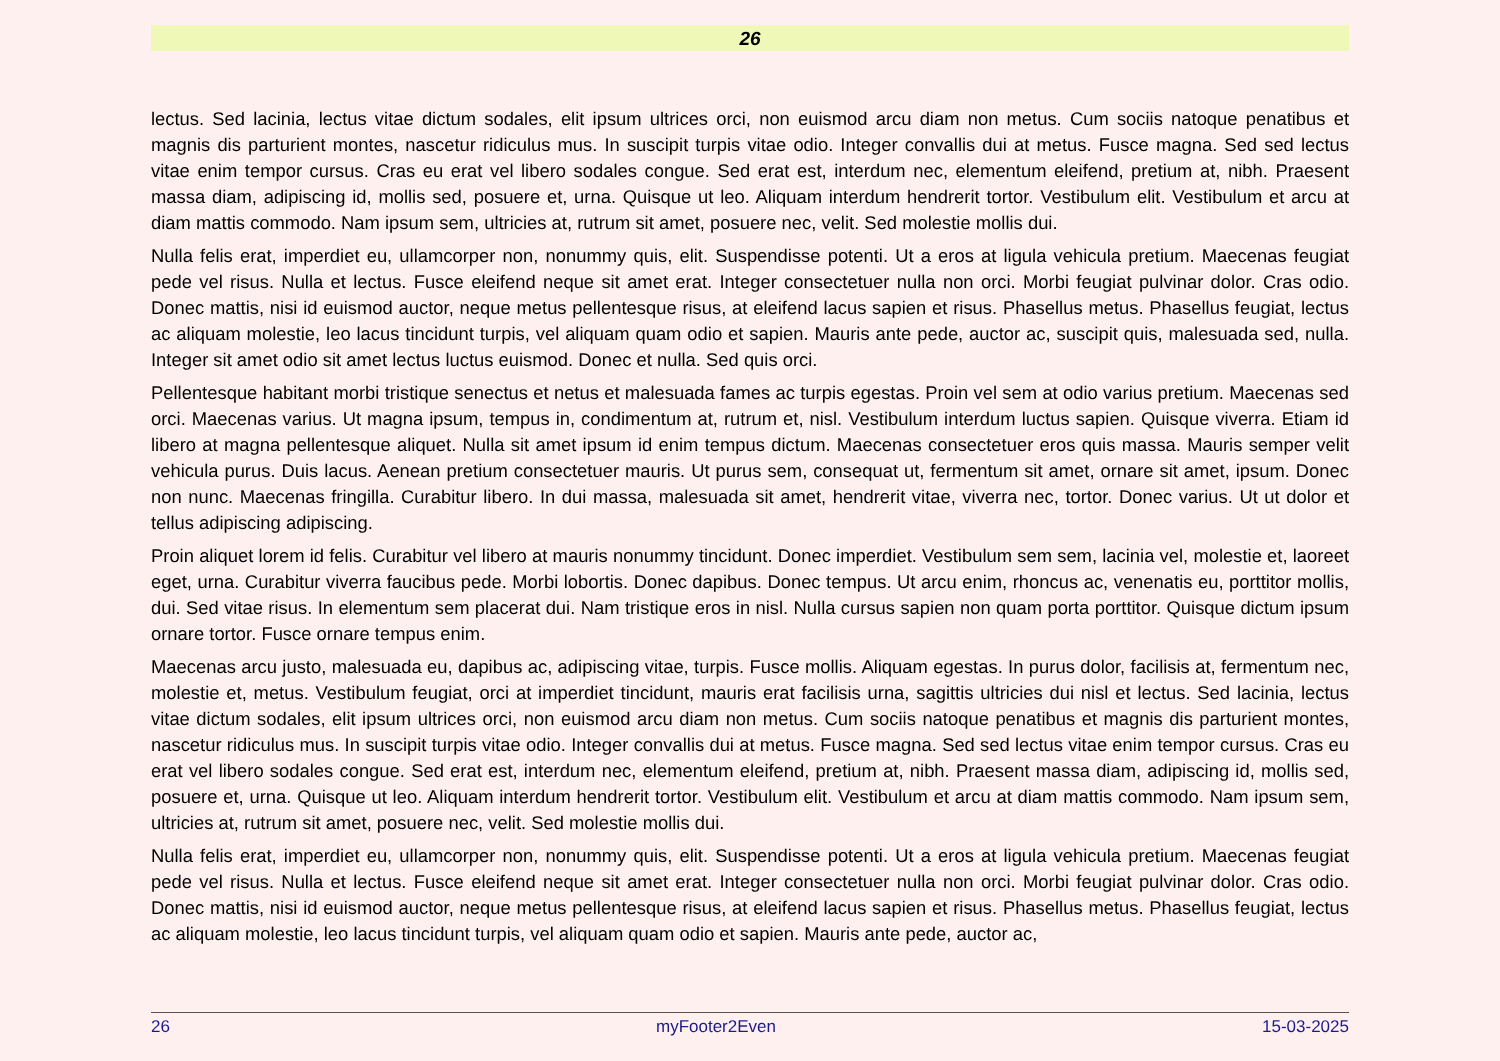26
lectus. Sed lacinia, lectus vitae dictum sodales, elit ipsum ultrices orci, non euismod arcu diam non metus. Cum sociis natoque penatibus et magnis dis parturient montes, nascetur ridiculus mus. In suscipit turpis vitae odio. Integer convallis dui at metus. Fusce magna. Sed sed lectus vitae enim tempor cursus. Cras eu erat vel libero sodales congue. Sed erat est, interdum nec, elementum eleifend, pretium at, nibh. Praesent massa diam, adipiscing id, mollis sed, posuere et, urna. Quisque ut leo. Aliquam interdum hendrerit tortor. Vestibulum elit. Vestibulum et arcu at diam mattis commodo. Nam ipsum sem, ultricies at, rutrum sit amet, posuere nec, velit. Sed molestie mollis dui.
Nulla felis erat, imperdiet eu, ullamcorper non, nonummy quis, elit. Suspendisse potenti. Ut a eros at ligula vehicula pretium. Maecenas feugiat pede vel risus. Nulla et lectus. Fusce eleifend neque sit amet erat. Integer consectetuer nulla non orci. Morbi feugiat pulvinar dolor. Cras odio. Donec mattis, nisi id euismod auctor, neque metus pellentesque risus, at eleifend lacus sapien et risus. Phasellus metus. Phasellus feugiat, lectus ac aliquam molestie, leo lacus tincidunt turpis, vel aliquam quam odio et sapien. Mauris ante pede, auctor ac, suscipit quis, malesuada sed, nulla. Integer sit amet odio sit amet lectus luctus euismod. Donec et nulla. Sed quis orci.
Pellentesque habitant morbi tristique senectus et netus et malesuada fames ac turpis egestas. Proin vel sem at odio varius pretium. Maecenas sed orci. Maecenas varius. Ut magna ipsum, tempus in, condimentum at, rutrum et, nisl. Vestibulum interdum luctus sapien. Quisque viverra. Etiam id libero at magna pellentesque aliquet. Nulla sit amet ipsum id enim tempus dictum. Maecenas consectetuer eros quis massa. Mauris semper velit vehicula purus. Duis lacus. Aenean pretium consectetuer mauris. Ut purus sem, consequat ut, fermentum sit amet, ornare sit amet, ipsum. Donec non nunc. Maecenas fringilla. Curabitur libero. In dui massa, malesuada sit amet, hendrerit vitae, viverra nec, tortor. Donec varius. Ut ut dolor et tellus adipiscing adipiscing.
Proin aliquet lorem id felis. Curabitur vel libero at mauris nonummy tincidunt. Donec imperdiet. Vestibulum sem sem, lacinia vel, molestie et, laoreet eget, urna. Curabitur viverra faucibus pede. Morbi lobortis. Donec dapibus. Donec tempus. Ut arcu enim, rhoncus ac, venenatis eu, porttitor mollis, dui. Sed vitae risus. In elementum sem placerat dui. Nam tristique eros in nisl. Nulla cursus sapien non quam porta porttitor. Quisque dictum ipsum ornare tortor. Fusce ornare tempus enim.
Maecenas arcu justo, malesuada eu, dapibus ac, adipiscing vitae, turpis. Fusce mollis. Aliquam egestas. In purus dolor, facilisis at, fermentum nec, molestie et, metus. Vestibulum feugiat, orci at imperdiet tincidunt, mauris erat facilisis urna, sagittis ultricies dui nisl et lectus. Sed lacinia, lectus vitae dictum sodales, elit ipsum ultrices orci, non euismod arcu diam non metus. Cum sociis natoque penatibus et magnis dis parturient montes, nascetur ridiculus mus. In suscipit turpis vitae odio. Integer convallis dui at metus. Fusce magna. Sed sed lectus vitae enim tempor cursus. Cras eu erat vel libero sodales congue. Sed erat est, interdum nec, elementum eleifend, pretium at, nibh. Praesent massa diam, adipiscing id, mollis sed, posuere et, urna. Quisque ut leo. Aliquam interdum hendrerit tortor. Vestibulum elit. Vestibulum et arcu at diam mattis commodo. Nam ipsum sem, ultricies at, rutrum sit amet, posuere nec, velit. Sed molestie mollis dui.
Nulla felis erat, imperdiet eu, ullamcorper non, nonummy quis, elit. Suspendisse potenti. Ut a eros at ligula vehicula pretium. Maecenas feugiat pede vel risus. Nulla et lectus. Fusce eleifend neque sit amet erat. Integer consectetuer nulla non orci. Morbi feugiat pulvinar dolor. Cras odio. Donec mattis, nisi id euismod auctor, neque metus pellentesque risus, at eleifend lacus sapien et risus. Phasellus metus. Phasellus feugiat, lectus ac aliquam molestie, leo lacus tincidunt turpis, vel aliquam quam odio et sapien. Mauris ante pede, auctor ac,
26 myFooter2Even 15-03-2025